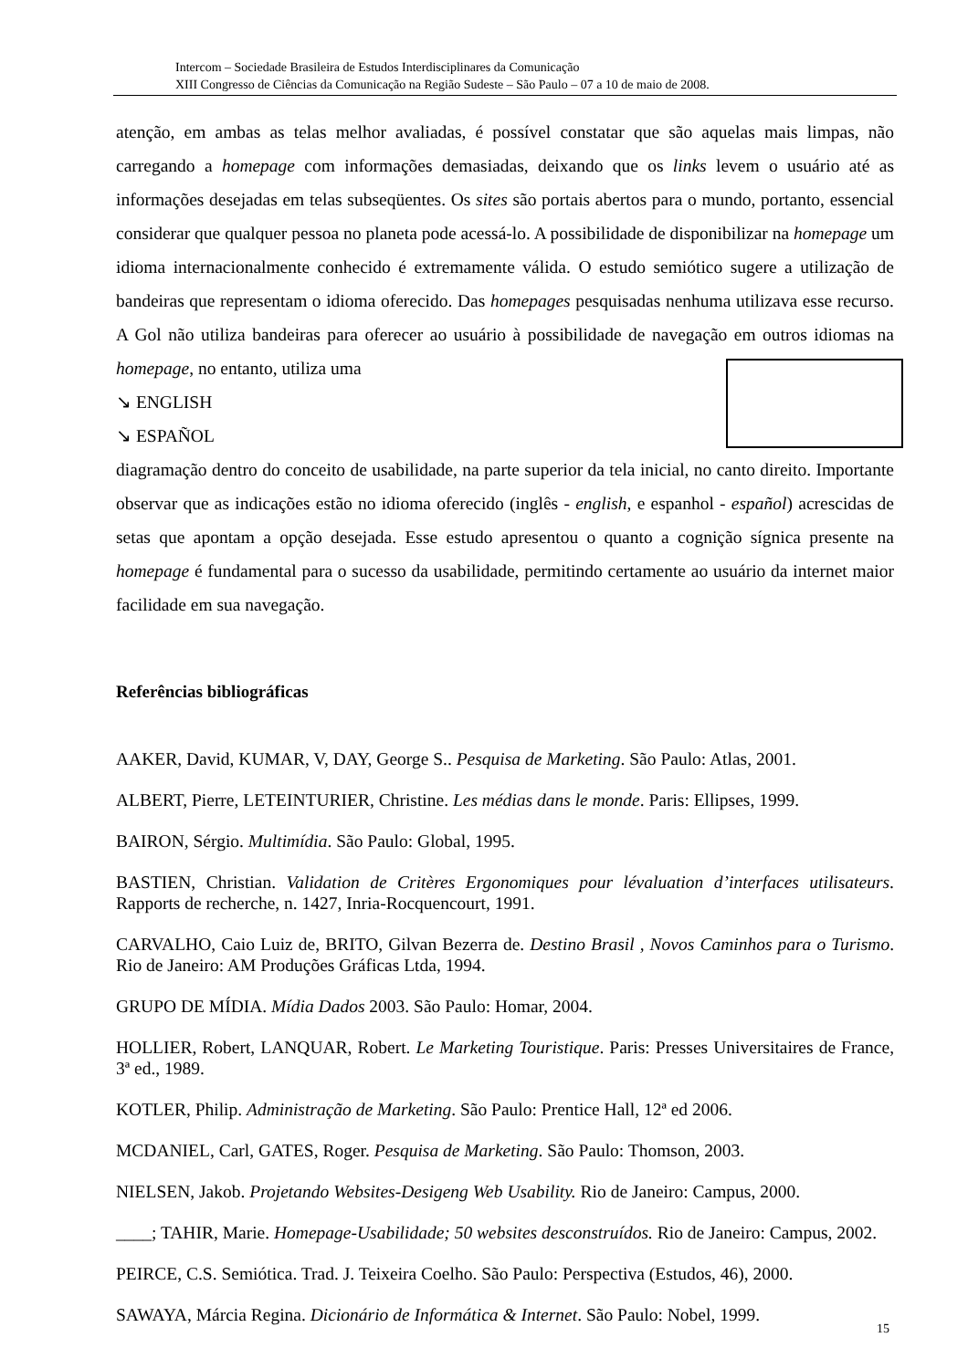Intercom – Sociedade Brasileira de Estudos Interdisciplinares da Comunicação
XIII Congresso de Ciências da Comunicação na Região Sudeste – São Paulo – 07 a 10 de maio de 2008.
atenção, em ambas as telas melhor avaliadas, é possível constatar que são aquelas mais limpas, não carregando a homepage com informações demasiadas, deixando que os links levem o usuário até as informações desejadas em telas subseqüentes. Os sites são portais abertos para o mundo, portanto, essencial considerar que qualquer pessoa no planeta pode acessá-lo. A possibilidade de disponibilizar na homepage um idioma internacionalmente conhecido é extremamente válida. O estudo semiótico sugere a utilização de bandeiras que representam o idioma oferecido. Das homepages pesquisadas nenhuma utilizava esse recurso. A Gol não utiliza bandeiras para oferecer ao usuário à possibilidade de navegação em outros idiomas na homepage, no entanto, utiliza uma
↘ ENGLISH
↘ ESPAÑOL
diagramação dentro do conceito de usabilidade, na parte superior da tela inicial, no canto direito. Importante observar que as indicações estão no idioma oferecido (inglês - english, e espanhol - español) acrescidas de setas que apontam a opção desejada. Esse estudo apresentou o quanto a cognição sígnica presente na homepage é fundamental para o sucesso da usabilidade, permitindo certamente ao usuário da internet maior facilidade em sua navegação.
Referências bibliográficas
AAKER, David, KUMAR, V, DAY, George S.. Pesquisa de Marketing. São Paulo: Atlas, 2001.
ALBERT, Pierre, LETEINTURIER, Christine. Les médias dans le monde. Paris: Ellipses, 1999.
BAIRON, Sérgio. Multimídia. São Paulo: Global, 1995.
BASTIEN, Christian. Validation de Critères Ergonomiques pour lévaluation d’interfaces utilisateurs. Rapports de recherche, n. 1427, Inria-Rocquencourt, 1991.
CARVALHO, Caio Luiz de, BRITO, Gilvan Bezerra de. Destino Brasil , Novos Caminhos para o Turismo. Rio de Janeiro: AM Produções Gráficas Ltda, 1994.
GRUPO DE MÍDIA. Mídia Dados 2003. São Paulo: Homar, 2004.
HOLLIER, Robert, LANQUAR, Robert. Le Marketing Touristique. Paris: Presses Universitaires de France, 3ª ed., 1989.
KOTLER, Philip. Administração de Marketing. São Paulo: Prentice Hall, 12ª ed 2006.
MCDANIEL, Carl, GATES, Roger. Pesquisa de Marketing. São Paulo: Thomson, 2003.
NIELSEN, Jakob. Projetando Websites-Desigeng Web Usability. Rio de Janeiro: Campus, 2000.
____; TAHIR, Marie. Homepage-Usabilidade; 50 websites desconstruídos. Rio de Janeiro: Campus, 2002.
PEIRCE, C.S. Semiótica. Trad. J. Teixeira Coelho. São Paulo: Perspectiva (Estudos, 46), 2000.
SAWAYA, Márcia Regina. Dicionário de Informática & Internet. São Paulo: Nobel, 1999.
15